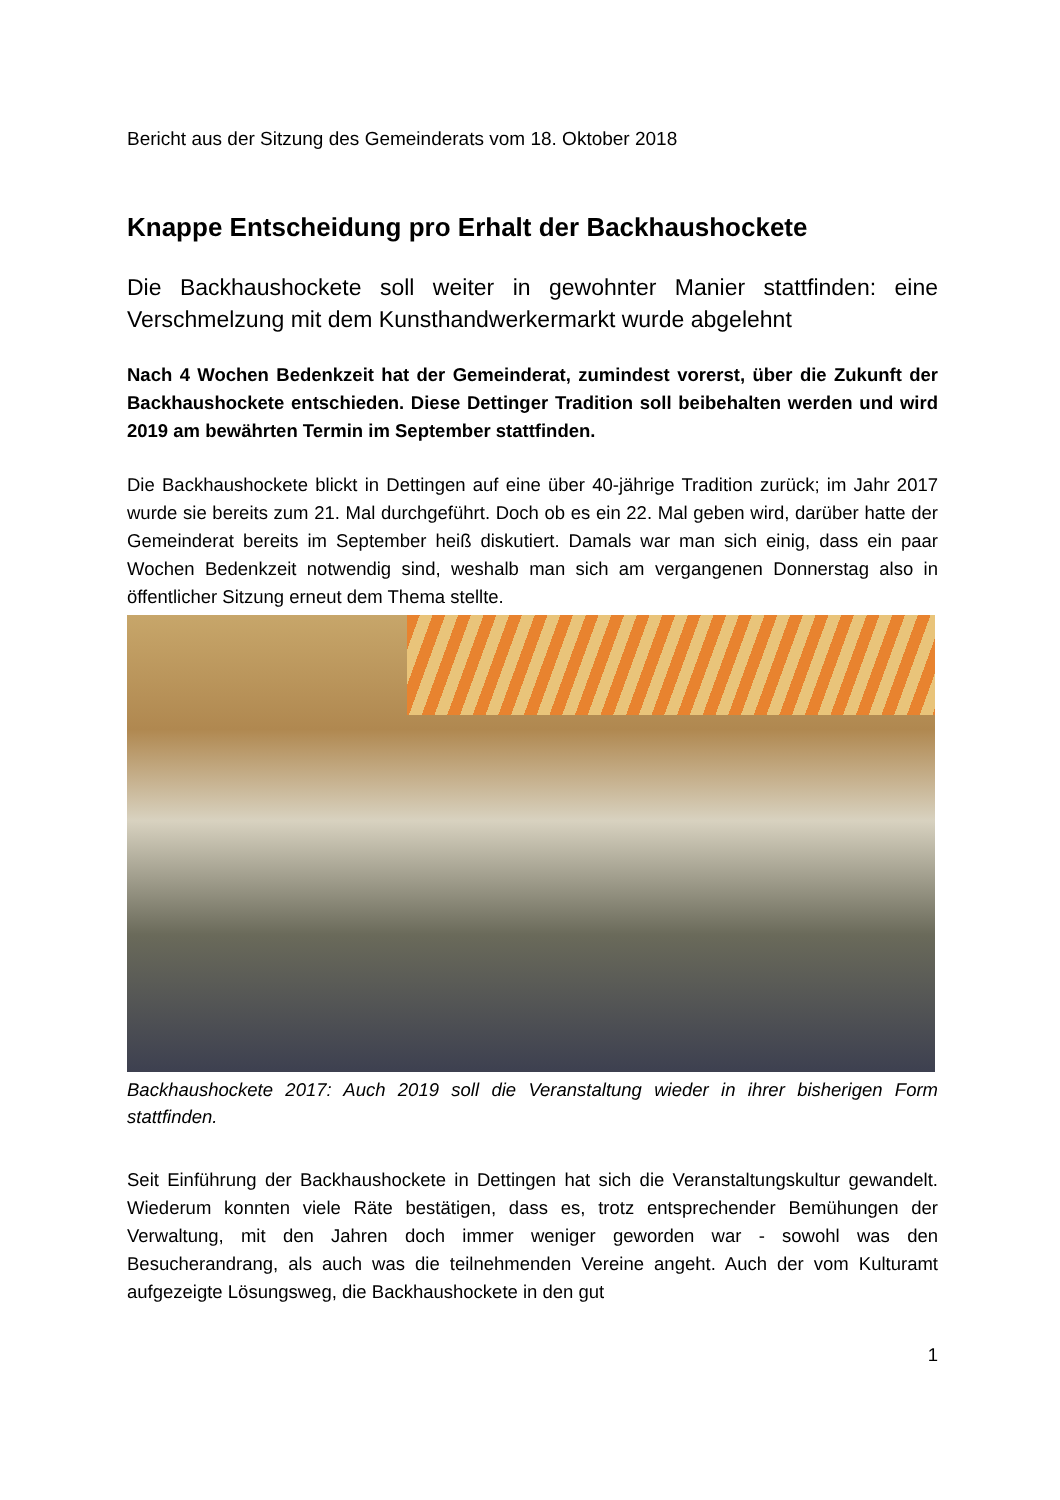Bericht aus der Sitzung des Gemeinderats vom 18. Oktober 2018
Knappe Entscheidung pro Erhalt der Backhaushockete
Die Backhaushockete soll weiter in gewohnter Manier stattfinden: eine Verschmelzung mit dem Kunsthandwerkermarkt wurde abgelehnt
Nach 4 Wochen Bedenkzeit hat der Gemeinderat, zumindest vorerst, über die Zukunft der Backhaushockete entschieden. Diese Dettinger Tradition soll beibehalten werden und wird 2019 am bewährten Termin im September stattfinden.
Die Backhaushockete blickt in Dettingen auf eine über 40-jährige Tradition zurück; im Jahr 2017 wurde sie bereits zum 21. Mal durchgeführt. Doch ob es ein 22. Mal geben wird, darüber hatte der Gemeinderat bereits im September heiß diskutiert. Damals war man sich einig, dass ein paar Wochen Bedenkzeit notwendig sind, weshalb man sich am vergangenen Donnerstag also in öffentlicher Sitzung erneut dem Thema stellte.
Backhaushockete 2017: Auch 2019 soll die Veranstaltung wieder in ihrer bisherigen Form stattfinden.
Seit Einführung der Backhaushockete in Dettingen hat sich die Veranstaltungskultur gewandelt. Wiederum konnten viele Räte bestätigen, dass es, trotz entsprechender Bemühungen der Verwaltung, mit den Jahren doch immer weniger geworden war - sowohl was den Besucherandrang, als auch was die teilnehmenden Vereine angeht. Auch der vom Kulturamt aufgezeigte Lösungsweg, die Backhaushockete in den gut
1